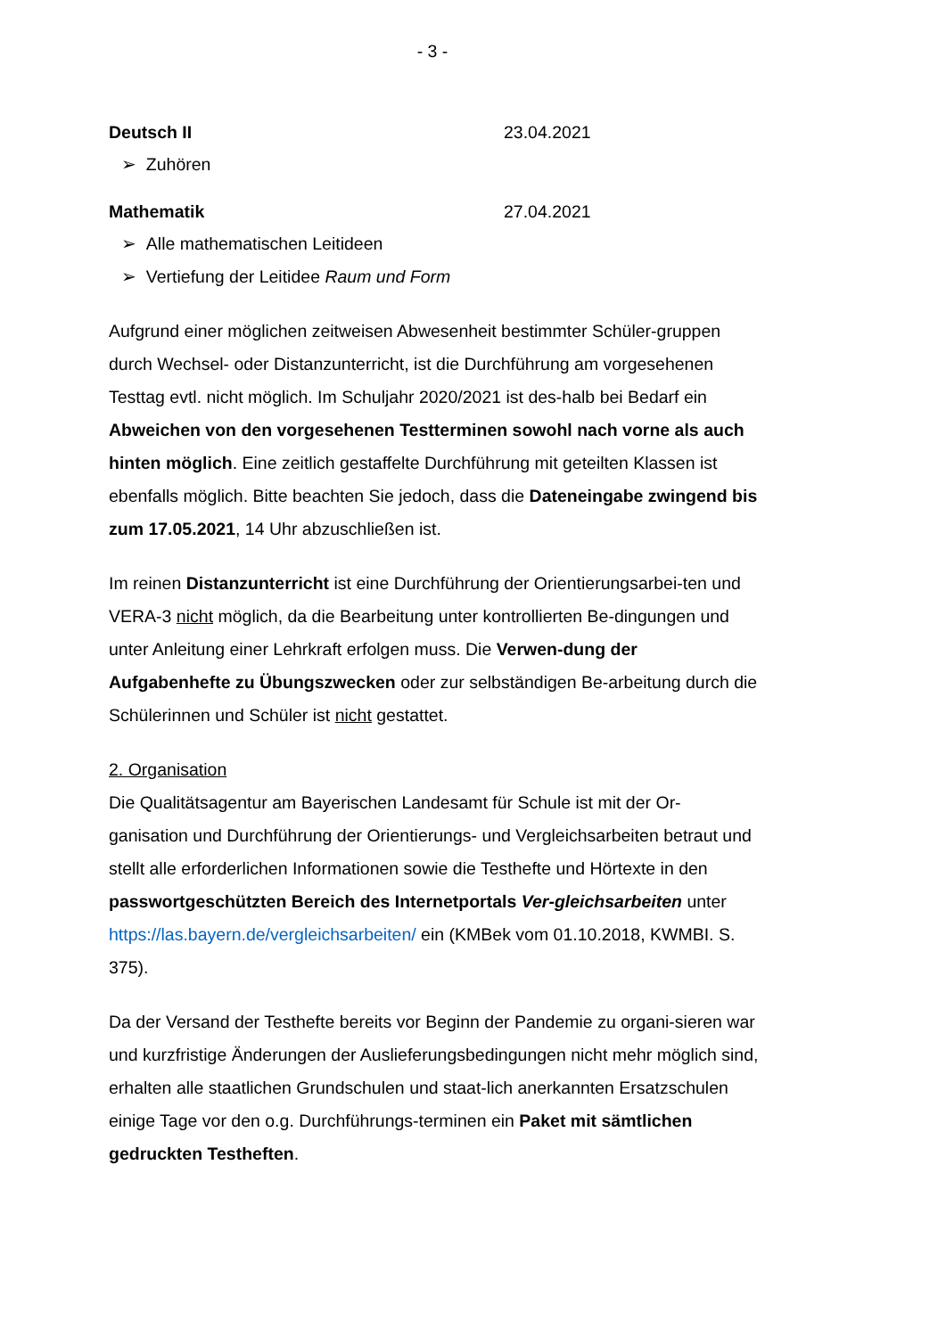- 3 -
Deutsch II 23.04.2021
➢ Zuhören
Mathematik 27.04.2021
➢ Alle mathematischen Leitideen
➢ Vertiefung der Leitidee Raum und Form
Aufgrund einer möglichen zeitweisen Abwesenheit bestimmter Schüler-gruppen durch Wechsel- oder Distanzunterricht, ist die Durchführung am vorgesehenen Testtag evtl. nicht möglich. Im Schuljahr 2020/2021 ist des-halb bei Bedarf ein Abweichen von den vorgesehenen Testterminen sowohl nach vorne als auch hinten möglich. Eine zeitlich gestaffelte Durchführung mit geteilten Klassen ist ebenfalls möglich. Bitte beachten Sie jedoch, dass die Dateneingabe zwingend bis zum 17.05.2021, 14 Uhr abzuschließen ist.
Im reinen Distanzunterricht ist eine Durchführung der Orientierungsarbei-ten und VERA-3 nicht möglich, da die Bearbeitung unter kontrollierten Be-dingungen und unter Anleitung einer Lehrkraft erfolgen muss. Die Verwen-dung der Aufgabenhefte zu Übungszwecken oder zur selbständigen Be-arbeitung durch die Schülerinnen und Schüler ist nicht gestattet.
2. Organisation
Die Qualitätsagentur am Bayerischen Landesamt für Schule ist mit der Or-ganisation und Durchführung der Orientierungs- und Vergleichsarbeiten betraut und stellt alle erforderlichen Informationen sowie die Testhefte und Hörtexte in den passwortgeschützten Bereich des Internetportals Ver-gleichsarbeiten unter https://las.bayern.de/vergleichsarbeiten/ ein (KMBek vom 01.10.2018, KWMBI. S. 375).
Da der Versand der Testhefte bereits vor Beginn der Pandemie zu organi-sieren war und kurzfristige Änderungen der Auslieferungsbedingungen nicht mehr möglich sind, erhalten alle staatlichen Grundschulen und staat-lich anerkannten Ersatzschulen einige Tage vor den o.g. Durchführungs-terminen ein Paket mit sämtlichen gedruckten Testheften.